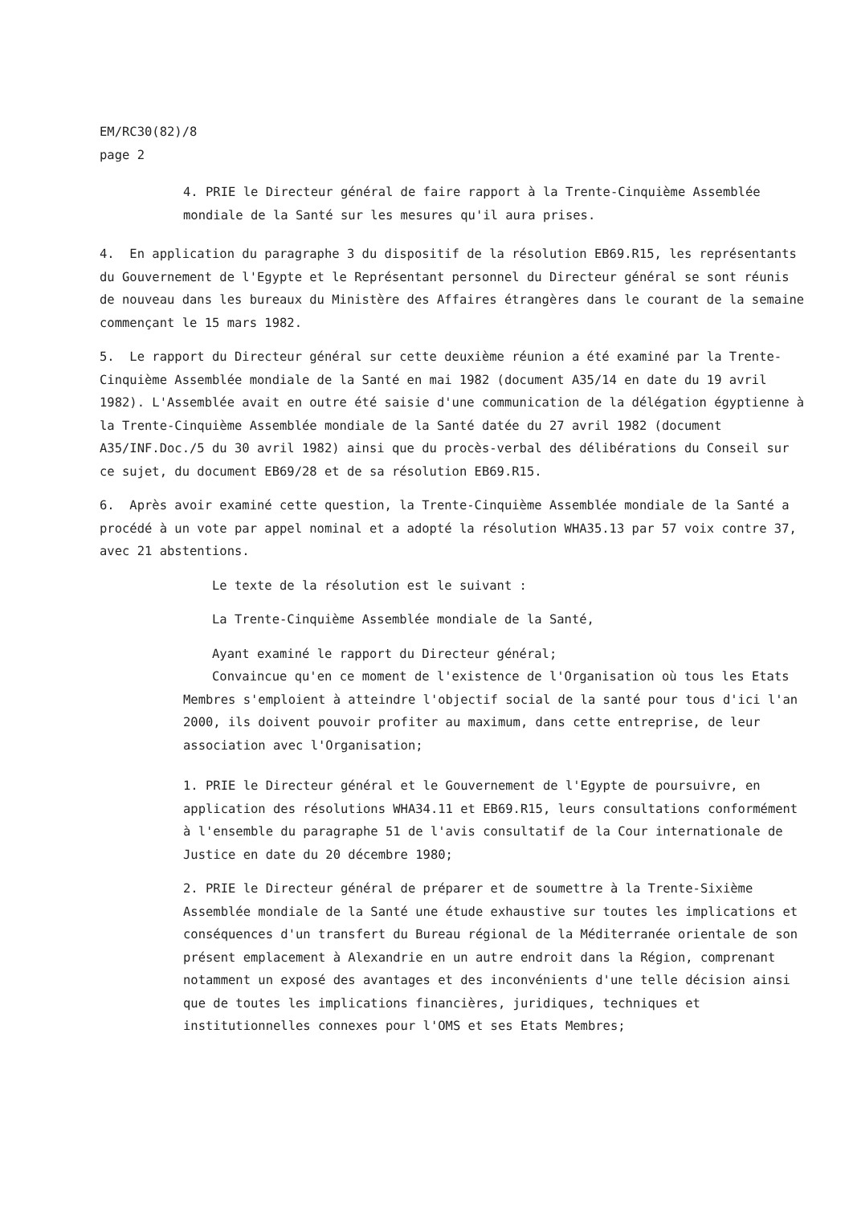EM/RC30(82)/8
page 2
4. PRIE le Directeur général de faire rapport à la Trente-Cinquième Assemblée mondiale de la Santé sur les mesures qu'il aura prises.
4. En application du paragraphe 3 du dispositif de la résolution EB69.R15, les représentants du Gouvernement de l'Egypte et le Représentant personnel du Directeur général se sont réunis de nouveau dans les bureaux du Ministère des Affaires étrangères dans le courant de la semaine commençant le 15 mars 1982.
5. Le rapport du Directeur général sur cette deuxième réunion a été examiné par la Trente-Cinquième Assemblée mondiale de la Santé en mai 1982 (document A35/14 en date du 19 avril 1982). L'Assemblée avait en outre été saisie d'une communication de la délégation égyptienne à la Trente-Cinquième Assemblée mondiale de la Santé datée du 27 avril 1982 (document A35/INF.Doc./5 du 30 avril 1982) ainsi que du procès-verbal des délibérations du Conseil sur ce sujet, du document EB69/28 et de sa résolution EB69.R15.
6. Après avoir examiné cette question, la Trente-Cinquième Assemblée mondiale de la Santé a procédé à un vote par appel nominal et a adopté la résolution WHA35.13 par 57 voix contre 37, avec 21 abstentions.
Le texte de la résolution est le suivant :
La Trente-Cinquième Assemblée mondiale de la Santé,
Ayant examiné le rapport du Directeur général;
Convaincue qu'en ce moment de l'existence de l'Organisation où tous les Etats Membres s'emploient à atteindre l'objectif social de la santé pour tous d'ici l'an 2000, ils doivent pouvoir profiter au maximum, dans cette entreprise, de leur association avec l'Organisation;
1. PRIE le Directeur général et le Gouvernement de l'Egypte de poursuivre, en application des résolutions WHA34.11 et EB69.R15, leurs consultations conformément à l'ensemble du paragraphe 51 de l'avis consultatif de la Cour internationale de Justice en date du 20 décembre 1980;
2. PRIE le Directeur général de préparer et de soumettre à la Trente-Sixième Assemblée mondiale de la Santé une étude exhaustive sur toutes les implications et conséquences d'un transfert du Bureau régional de la Méditerranée orientale de son présent emplacement à Alexandrie en un autre endroit dans la Région, comprenant notamment un exposé des avantages et des inconvénients d'une telle décision ainsi que de toutes les implications financières, juridiques, techniques et institutionnelles connexes pour l'OMS et ses Etats Membres;